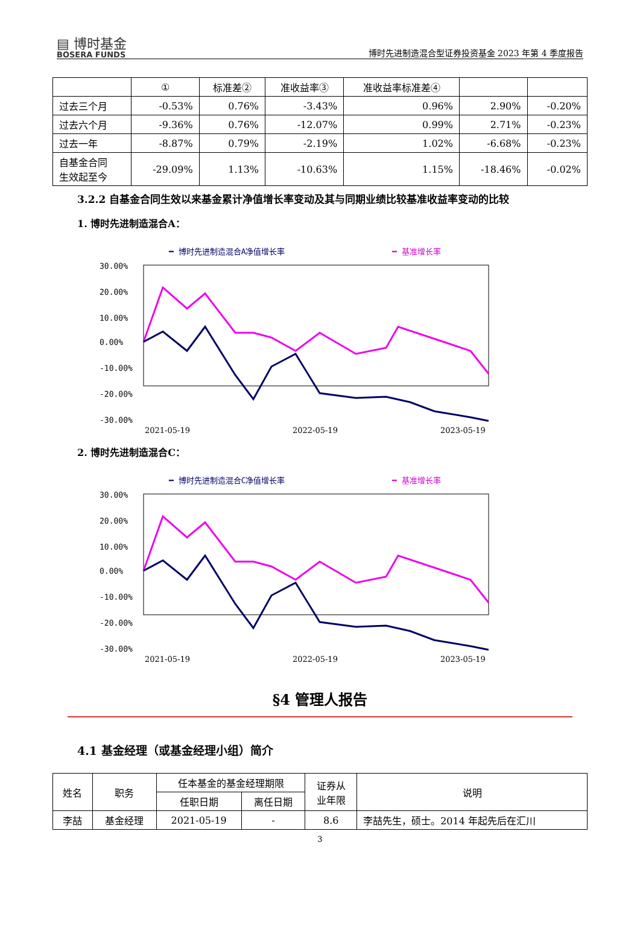▤ 博时基金
BOSERA FUNDS
博时先进制造混合型证券投资基金 2023 年第 4 季度报告
| | ① | 标准差② | 准收益率③ | 准收益率标准差④ | | |
| 过去三个月 | -0.53% | 0.76% | -3.43% | 0.96% | 2.90% | -0.20% |
| 过去六个月 | -9.36% | 0.76% | -12.07% | 0.99% | 2.71% | -0.23% |
| 过去一年 | -8.87% | 0.79% | -2.19% | 1.02% | -6.68% | -0.23% |
| 自基金合同 生效起至今 | -29.09% | 1.13% | -10.63% | 1.15% | -18.46% | -0.02% |
3.2.2 自基金合同生效以来基金累计净值增长率变动及其与同期业绩比较基准收益率变动的比较
1. 博时先进制造混合A：
━ 博时先进制造混合A净值增长率
━ 基准增长率
30.00%
20.00%
10.00%
0.00%
-10.00%
-20.00%
-30.00%
2021-05-19 2022-05-19 2023-05-19
2. 博时先进制造混合C：
━ 博时先进制造混合C净值增长率
━ 基准增长率
30.00%
20.00%
10.00%
0.00%
-10.00%
-20.00%
-30.00%
2021-05-19 2022-05-19 2023-05-19
§4 管理人报告
4.1 基金经理（或基金经理小组）简介
| 姓名 | 职务 | 任本基金的基金经理期限 | | 证券从 业年限 | 说明 |
| | | 任职日期 | 离任日期 | | |
| 李喆 | 基金经理 | 2021-05-19 | - | 8.6 | 李喆先生，硕士。2014 年起先后在汇川 |
3